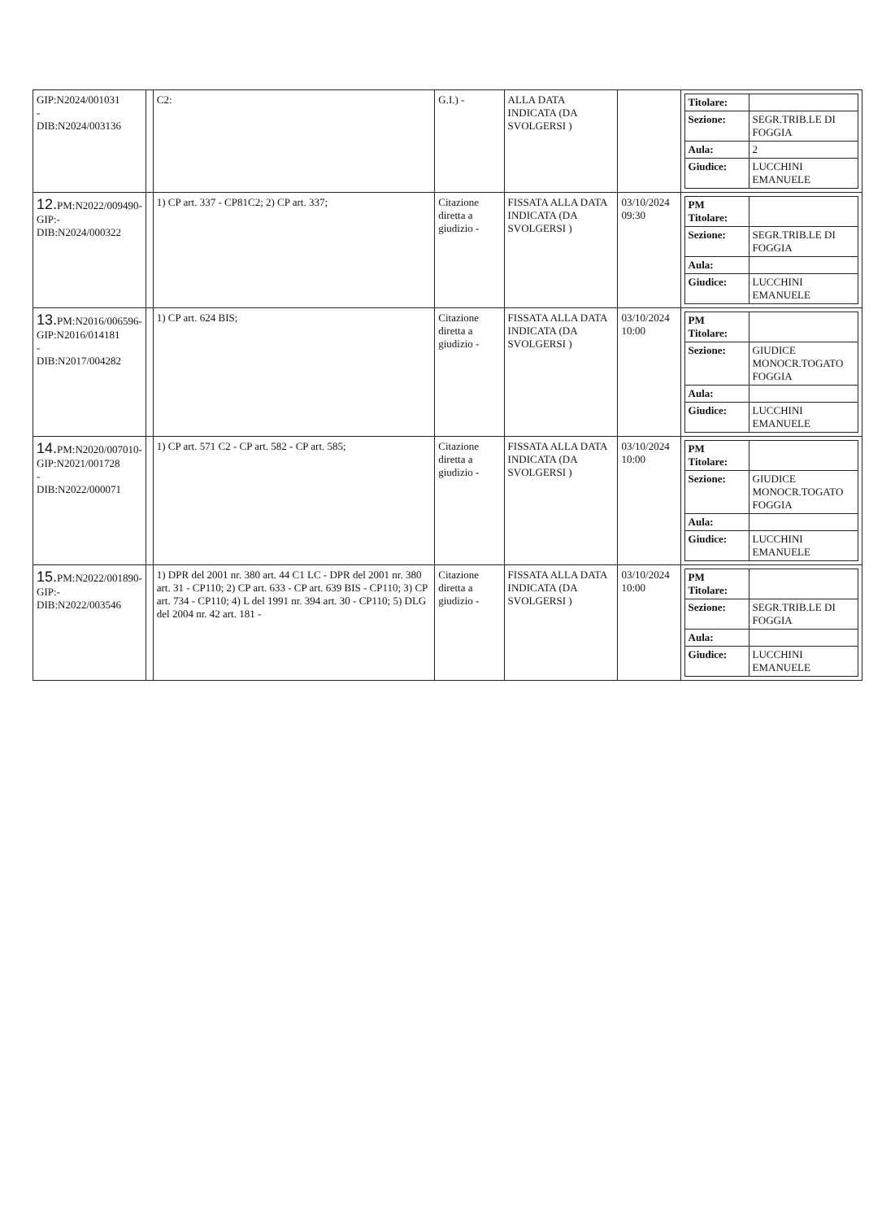| GIP:N2024/001031 - DIB:N2024/003136 | | C2: | G.I.) - | ALLA DATA INDICATA (DA SVOLGERSI ) | | / Titolare: / / / Sezione: / SEGR.TRIB.LE DI FOGGIA / / Aula: / 2 / / Giudice: / LUCCHINI EMANUELE / |
| 12. PM:N2022/009490- GIP:- DIB:N2024/000322 | | 1) CP art. 337 - CP81C2; 2) CP art. 337; | Citazione diretta a giudizio - | FISSATA ALLA DATA INDICATA (DA SVOLGERSI ) | 03/10/2024 09:30 | / PM Titolare: / / / Sezione: / SEGR.TRIB.LE DI FOGGIA / / Aula: / / / Giudice: / LUCCHINI EMANUELE / |
| 13. PM:N2016/006596- GIP:N2016/014181 - DIB:N2017/004282 | | 1) CP art. 624 BIS; | Citazione diretta a giudizio - | FISSATA ALLA DATA INDICATA (DA SVOLGERSI ) | 03/10/2024 10:00 | / PM Titolare: / / / Sezione: / GIUDICE MONOCR.TOGATO FOGGIA / / Aula: / / / Giudice: / LUCCHINI EMANUELE / |
| 14. PM:N2020/007010- GIP:N2021/001728 - DIB:N2022/000071 | | 1) CP art. 571 C2 - CP art. 582 - CP art. 585; | Citazione diretta a giudizio - | FISSATA ALLA DATA INDICATA (DA SVOLGERSI ) | 03/10/2024 10:00 | / PM Titolare: / / / Sezione: / GIUDICE MONOCR.TOGATO FOGGIA / / Aula: / / / Giudice: / LUCCHINI EMANUELE / |
| 15. PM:N2022/001890- GIP:- DIB:N2022/003546 | | 1) DPR del 2001 nr. 380 art. 44 C1 LC - DPR del 2001 nr. 380 art. 31 - CP110; 2) CP art. 633 - CP art. 639 BIS - CP110; 3) CP art. 734 - CP110; 4) L del 1991 nr. 394 art. 30 - CP110; 5) DLG del 2004 nr. 42 art. 181 - | Citazione diretta a giudizio - | FISSATA ALLA DATA INDICATA (DA SVOLGERSI ) | 03/10/2024 10:00 | / PM Titolare: / / / Sezione: / SEGR.TRIB.LE DI FOGGIA / / Aula: / / / Giudice: / LUCCHINI EMANUELE / |